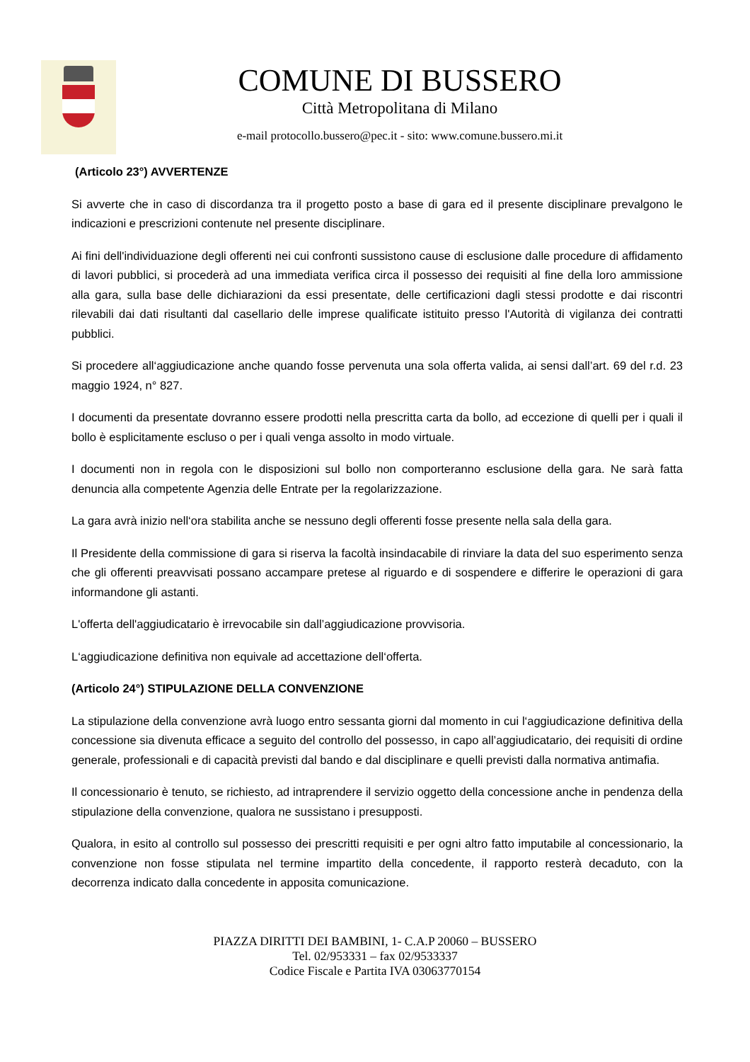COMUNE DI BUSSERO
Città Metropolitana di Milano
e-mail protocollo.bussero@pec.it - sito: www.comune.bussero.mi.it
(Articolo 23°) AVVERTENZE
Si avverte che in caso di discordanza tra il progetto posto a base di gara ed il presente disciplinare prevalgono le indicazioni e prescrizioni contenute nel presente disciplinare.
Ai fini dell'individuazione degli offerenti nei cui confronti sussistono cause di esclusione dalle procedure di affidamento di lavori pubblici, si procederà ad una immediata verifica circa il possesso dei requisiti al fine della loro ammissione alla gara, sulla base delle dichiarazioni da essi presentate, delle certificazioni dagli stessi prodotte e dai riscontri rilevabili dai dati risultanti dal casellario delle imprese qualificate istituito presso l'Autorità di vigilanza dei contratti pubblici.
Si procedere all‘aggiudicazione anche quando fosse pervenuta una sola offerta valida, ai sensi dall’art. 69 del r.d. 23 maggio 1924, n° 827.
I documenti da presentate dovranno essere prodotti nella prescritta carta da bollo, ad eccezione di quelli per i quali il bollo è esplicitamente escluso o per i quali venga assolto in modo virtuale.
I documenti non in regola con le disposizioni sul bollo non comporteranno esclusione della gara. Ne sarà fatta denuncia alla competente Agenzia delle Entrate per la regolarizzazione.
La gara avrà inizio nell‘ora stabilita anche se nessuno degli offerenti fosse presente nella sala della gara.
Il Presidente della commissione di gara si riserva la facoltà insindacabile di rinviare la data del suo esperimento senza che gli offerenti preavvisati possano accampare pretese al riguardo e di sospendere e differire le operazioni di gara informandone gli astanti.
L'offerta dell'aggiudicatario è irrevocabile sin dall’aggiudicazione provvisoria.
L‘aggiudicazione definitiva non equivale ad accettazione dell‘offerta.
(Articolo 24°) STIPULAZIONE DELLA CONVENZIONE
La stipulazione della convenzione avrà luogo entro sessanta giorni dal momento in cui l‘aggiudicazione definitiva della concessione sia divenuta efficace a seguito del controllo del possesso, in capo all’aggiudicatario, dei requisiti di ordine generale, professionali e di capacità previsti dal bando e dal disciplinare e quelli previsti dalla normativa antimafia.
Il concessionario è tenuto, se richiesto, ad intraprendere il servizio oggetto della concessione anche in pendenza della stipulazione della convenzione, qualora ne sussistano i presupposti.
Qualora, in esito al controllo sul possesso dei prescritti requisiti e per ogni altro fatto imputabile al concessionario, la convenzione non fosse stipulata nel termine impartito della concedente, il rapporto resterà decaduto, con la decorrenza indicato dalla concedente in apposita comunicazione.
PIAZZA DIRITTI DEI BAMBINI, 1- C.A.P 20060 – BUSSERO
Tel. 02/953331 – fax 02/9533337
Codice Fiscale e Partita IVA 03063770154